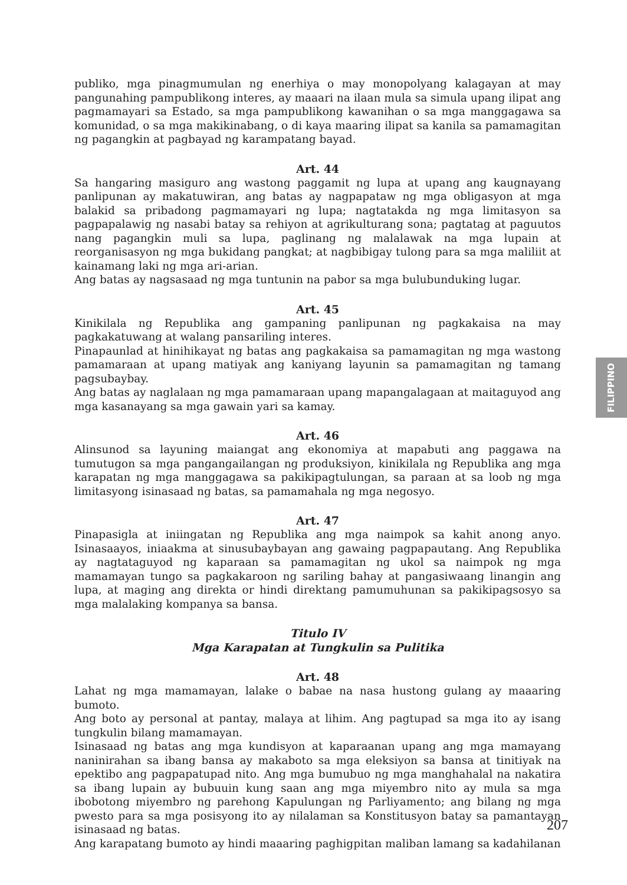publiko, mga pinagmumulan ng enerhiya o may monopolyang kalagayan at may pangunahing pampublikong interes, ay maaari na ilaan mula sa simula upang ilipat ang pagmamayari sa Estado, sa mga pampublikong kawanihan o sa mga manggagawa sa komunidad, o sa mga makikinabang, o di kaya maaring ilipat sa kanila sa pamamagitan ng pagangkin at pagbayad ng karampatang bayad.
Art. 44
Sa hangaring masiguro ang wastong paggamit ng lupa at upang ang kaugnayang panlipunan ay makatuwiran, ang batas ay nagpapataw ng mga obligasyon at mga balakid sa pribadong pagmamayari ng lupa; nagtatakda ng mga limitasyon sa pagpapalawig ng nasabi batay sa rehiyon at agrikulturang sona; pagtatag at paguutos nang pagangkin muli sa lupa, paglinang ng malalawak na mga lupain at reorganisasyon ng mga bukidang pangkat; at nagbibigay tulong para sa mga maliliit at kainamang laki ng mga ari-arian.
Ang batas ay nagsasaad ng mga tuntunin na pabor sa mga bulubunduking lugar.
Art. 45
Kinikilala ng Republika ang gampaning panlipunan ng pagkakaisa na may pagkakatuwang at walang pansariling interes.
Pinapaunlad at hinihikayat ng batas ang pagkakaisa sa pamamagitan ng mga wastong pamamaraan at upang matiyak ang kaniyang layunin sa pamamagitan ng tamang pagsubaybay.
Ang batas ay naglalaan ng mga pamamaraan upang mapangalagaan at maitaguyod ang mga kasanayang sa mga gawain yari sa kamay.
Art. 46
Alinsunod sa layuning maiangat ang ekonomiya at mapabuti ang paggawa na tumutugon sa mga pangangailangan ng produksiyon, kinikilala ng Republika ang mga karapatan ng mga manggagawa sa pakikipagtulungan, sa paraan at sa loob ng mga limitasyong isinasaad ng batas, sa pamamahala ng mga negosyo.
Art. 47
Pinapasigla at iniingatan ng Republika ang mga naimpok sa kahit anong anyo. Isinasaayos, iniaakma at sinusubaybayan ang gawaing pagpapautang. Ang Republika ay nagtataguyod ng kaparaan sa pamamagitan ng ukol sa naimpok ng mga mamamayan tungo sa pagkakaroon ng sariling bahay at pangasiwaang linangin ang lupa, at maging ang direkta or hindi direktang pamumuhunan sa pakikipagsosyo sa mga malalaking kompanya sa bansa.
Titulo IV
Mga Karapatan at Tungkulin sa Pulitika
Art. 48
Lahat ng mga mamamayan, lalake o babae na nasa hustong gulang ay maaaring bumoto.
Ang boto ay personal at pantay, malaya at lihim. Ang pagtupad sa mga ito ay isang tungkulin bilang mamamayan.
Isinasaad ng batas ang mga kundisyon at kaparaanan upang ang mga mamayang naninirahan sa ibang bansa ay makaboto sa mga eleksiyon sa bansa at tinitiyak na epektibo ang pagpapatupad nito. Ang mga bumubuo ng mga manghahalal na nakatira sa ibang lupain ay bubuuin kung saan ang mga miyembro nito ay mula sa mga ibobotong miyembro ng parehong Kapulungan ng Parliyamento; ang bilang ng mga pwesto para sa mga posisyong ito ay nilalaman sa Konstitusyon batay sa pamantayan isinasaad ng batas.
Ang karapatang bumoto ay hindi maaaring paghigpitan maliban lamang sa kadahilanan
FILIPPINO
207